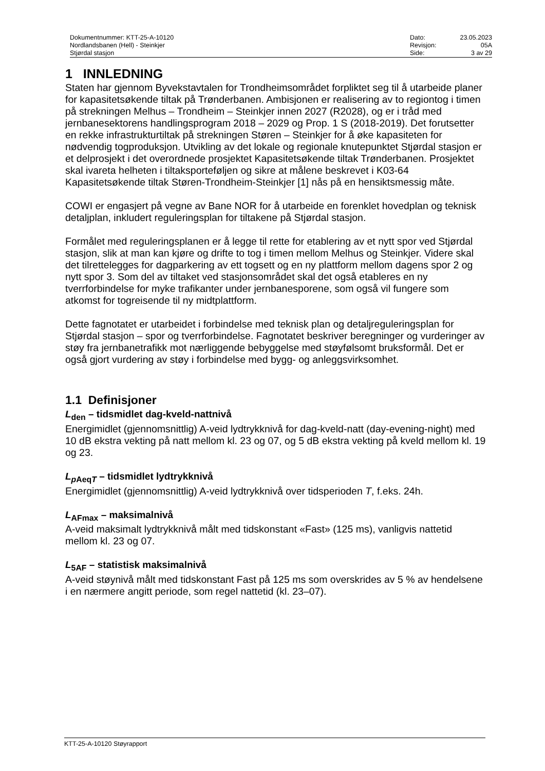Dokumentnummer: KTT-25-A-10120
Nordlandsbanen (Hell) - Steinkjer
Stjørdal stasjon
Dato: 23.05.2023 Revisjon: 05A Side: 3 av 29
1 INNLEDNING
Staten har gjennom Byvekstavtalen for Trondheimsområdet forpliktet seg til å utarbeide planer for kapasitetsøkende tiltak på Trønderbanen. Ambisjonen er realisering av to regiontog i timen på strekningen Melhus – Trondheim – Steinkjer innen 2027 (R2028), og er i tråd med jernbanesektorens handlingsprogram 2018 – 2029 og Prop. 1 S (2018-2019). Det forutsetter en rekke infrastrukturtiltak på strekningen Støren – Steinkjer for å øke kapasiteten for nødvendig togproduksjon. Utvikling av det lokale og regionale knutepunktet Stjørdal stasjon er et delprosjekt i det overordnede prosjektet Kapasitetsøkende tiltak Trønderbanen. Prosjektet skal ivareta helheten i tiltaksporteføljen og sikre at målene beskrevet i K03-64 Kapasitetsøkende tiltak Støren-Trondheim-Steinkjer [1] nås på en hensiktsmessig måte.
COWI er engasjert på vegne av Bane NOR for å utarbeide en forenklet hovedplan og teknisk detaljplan, inkludert reguleringsplan for tiltakene på Stjørdal stasjon.
Formålet med reguleringsplanen er å legge til rette for etablering av et nytt spor ved Stjørdal stasjon, slik at man kan kjøre og drifte to tog i timen mellom Melhus og Steinkjer. Videre skal det tilrettelegges for dagparkering av ett togsett og en ny plattform mellom dagens spor 2 og nytt spor 3. Som del av tiltaket ved stasjonsområdet skal det også etableres en ny tverrforbindelse for myke trafikanter under jernbanesporene, som også vil fungere som atkomst for togreisende til ny midtplattform.
Dette fagnotatet er utarbeidet i forbindelse med teknisk plan og detaljreguleringsplan for Stjørdal stasjon – spor og tverrforbindelse. Fagnotatet beskriver beregninger og vurderinger av støy fra jernbanetrafikk mot nærliggende bebyggelse med støyfølsomt bruksformål. Det er også gjort vurdering av støy i forbindelse med bygg- og anleggsvirksomhet.
1.1 Definisjoner
L<sub>den</sub> – tidsmidlet dag-kveld-nattnivå
Energimidlet (gjennomsnittlig) A-veid lydtrykknivå for dag-kveld-natt (day-evening-night) med 10 dB ekstra vekting på natt mellom kl. 23 og 07, og 5 dB ekstra vekting på kveld mellom kl. 19 og 23.
L<sub>p AeqT</sub> – tidsmidlet lydtrykknivå
Energimidlet (gjennomsnittlig) A-veid lydtrykknivå over tidsperioden T, f.eks. 24h.
L<sub>AFmax</sub> – maksimalnivå
A-veid maksimalt lydtrykknivå målt med tidskonstant «Fast» (125 ms), vanligvis nattetid mellom kl. 23 og 07.
L<sub>5AF</sub> – statistisk maksimalnivå
A-veid støynivå målt med tidskonstant Fast på 125 ms som overskrides av 5 % av hendelsene i en nærmere angitt periode, som regel nattetid (kl. 23–07).
KTT-25-A-10120 Støyrapport